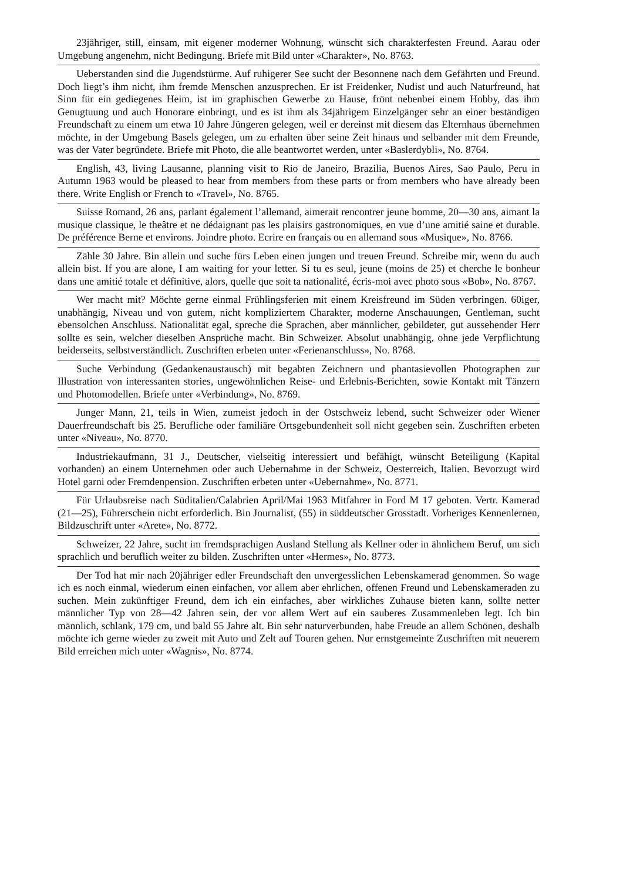23jähriger, still, einsam, mit eigener moderner Wohnung, wünscht sich charakterfesten Freund. Aarau oder Umgebung angenehm, nicht Bedingung. Briefe mit Bild unter «Charakter», No. 8763.
Ueberstanden sind die Jugendstürme. Auf ruhigerer See sucht der Besonnene nach dem Gefährten und Freund. Doch liegt’s ihm nicht, ihm fremde Menschen anzusprechen. Er ist Freidenker, Nudist und auch Naturfreund, hat Sinn für ein gediegenes Heim, ist im graphischen Gewerbe zu Hause, frönt nebenbei einem Hobby, das ihm Genugtuung und auch Honorare einbringt, und es ist ihm als 34jährigem Einzelgänger sehr an einer beständigen Freundschaft zu einem um etwa 10 Jahre Jüngeren gelegen, weil er dereinst mit diesem das Elternhaus übernehmen möchte, in der Umgebung Basels gelegen, um zu erhalten über seine Zeit hinaus und selbander mit dem Freunde, was der Vater begründete. Briefe mit Photo, die alle beantwortet werden, unter «Baslerdybli», No. 8764.
English, 43, living Lausanne, planning visit to Rio de Janeiro, Brazilia, Buenos Aires, Sao Paulo, Peru in Autumn 1963 would be pleased to hear from members from these parts or from members who have already been there. Write English or French to «Travel», No. 8765.
Suisse Romand, 26 ans, parlant également l’allemand, aimerait rencontrer jeune homme, 20—30 ans, aimant la musique classique, le theâtre et ne dédaignant pas les plaisirs gastronomiques, en vue d’une amitié saine et durable. De préférence Berne et environs. Joindre photo. Ecrire en français ou en allemand sous «Musique», No. 8766.
Zähle 30 Jahre. Bin allein und suche fürs Leben einen jungen und treuen Freund. Schreibe mir, wenn du auch allein bist. If you are alone, I am waiting for your letter. Si tu es seul, jeune (moins de 25) et cherche le bonheur dans une amitié totale et définitive, alors, quelle que soit ta nationalité, écris-moi avec photo sous «Bob», No. 8767.
Wer macht mit? Möchte gerne einmal Frühlingsferien mit einem Kreisfreund im Süden verbringen. 60iger, unabhängig, Niveau und von gutem, nicht kompliziertem Charakter, moderne Anschauungen, Gentleman, sucht ebensolchen Anschluss. Nationalität egal, spreche die Sprachen, aber männlicher, gebildeter, gut aussehender Herr sollte es sein, welcher dieselben Ansprüche macht. Bin Schweizer. Absolut unabhängig, ohne jede Verpflichtung beiderseits, selbstverständlich. Zuschriften erbeten unter «Ferienanschluss», No. 8768.
Suche Verbindung (Gedankenaustausch) mit begabten Zeichnern und phantasievollen Photographen zur Illustration von interessanten stories, ungewöhnlichen Reise- und Erlebnis-Berichten, sowie Kontakt mit Tänzern und Photomodellen. Briefe unter «Verbindung», No. 8769.
Junger Mann, 21, teils in Wien, zumeist jedoch in der Ostschweiz lebend, sucht Schweizer oder Wiener Dauerfreundschaft bis 25. Berufliche oder familiäre Ortsgebundenheit soll nicht gegeben sein. Zuschriften erbeten unter «Niveau», No. 8770.
Industriekaufmann, 31 J., Deutscher, vielseitig interessiert und befähigt, wünscht Beteiligung (Kapital vorhanden) an einem Unternehmen oder auch Uebernahme in der Schweiz, Oesterreich, Italien. Bevorzugt wird Hotel garni oder Fremdenpension. Zuschriften erbeten unter «Uebernahme», No. 8771.
Für Urlaubsreise nach Süditalien/Calabrien April/Mai 1963 Mitfahrer in Ford M 17 geboten. Vertr. Kamerad (21—25), Führerschein nicht erforderlich. Bin Journalist, (55) in süddeutscher Grosstadt. Vorheriges Kennenlernen, Bildzuschrift unter «Arete», No. 8772.
Schweizer, 22 Jahre, sucht im fremdsprachigen Ausland Stellung als Kellner oder in ähnlichem Beruf, um sich sprachlich und beruflich weiter zu bilden. Zuschriften unter «Hermes», No. 8773.
Der Tod hat mir nach 20jähriger edler Freundschaft den unvergesslichen Lebenskamerad genommen. So wage ich es noch einmal, wiederum einen einfachen, vor allem aber ehrlichen, offenen Freund und Lebenskameraden zu suchen. Mein zukünftiger Freund, dem ich ein einfaches, aber wirkliches Zuhause bieten kann, sollte netter männlicher Typ von 28—42 Jahren sein, der vor allem Wert auf ein sauberes Zusammenleben legt. Ich bin männlich, schlank, 179 cm, und bald 55 Jahre alt. Bin sehr naturverbunden, habe Freude an allem Schönen, deshalb möchte ich gerne wieder zu zweit mit Auto und Zelt auf Touren gehen. Nur ernstgemeinte Zuschriften mit neuerem Bild erreichen mich unter «Wagnis», No. 8774.